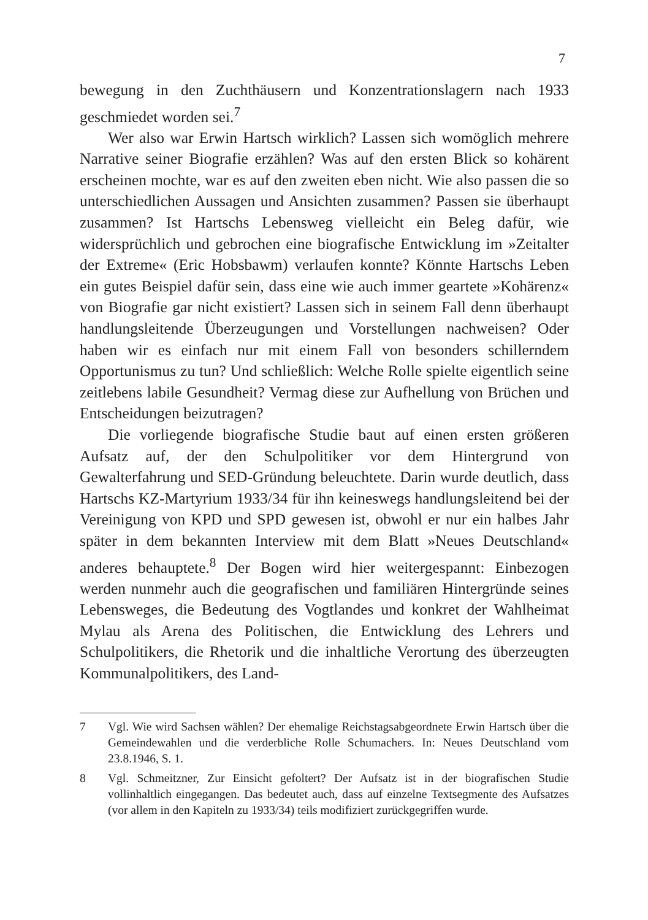7
bewegung in den Zuchthäusern und Konzentrationslagern nach 1933 geschmiedet worden sei.<sup>7</sup>
Wer also war Erwin Hartsch wirklich? Lassen sich womöglich mehrere Narrative seiner Biografie erzählen? Was auf den ersten Blick so kohärent erscheinen mochte, war es auf den zweiten eben nicht. Wie also passen die so unterschiedlichen Aussagen und Ansichten zusammen? Passen sie überhaupt zusammen? Ist Hartschs Lebensweg vielleicht ein Beleg dafür, wie widersprüchlich und gebrochen eine biografische Entwicklung im »Zeitalter der Extreme« (Eric Hobsbawm) verlaufen konnte? Könnte Hartschs Leben ein gutes Beispiel dafür sein, dass eine wie auch immer geartete »Kohärenz« von Biografie gar nicht existiert? Lassen sich in seinem Fall denn überhaupt handlungsleitende Überzeugungen und Vorstellungen nachweisen? Oder haben wir es einfach nur mit einem Fall von besonders schillerndem Opportunismus zu tun? Und schließlich: Welche Rolle spielte eigentlich seine zeitlebens labile Gesundheit? Vermag diese zur Aufhellung von Brüchen und Entscheidungen beizutragen?
Die vorliegende biografische Studie baut auf einen ersten größeren Aufsatz auf, der den Schulpolitiker vor dem Hintergrund von Gewalterfahrung und SED-Gründung beleuchtete. Darin wurde deutlich, dass Hartschs KZ-Martyrium 1933/34 für ihn keineswegs handlungsleitend bei der Vereinigung von KPD und SPD gewesen ist, obwohl er nur ein halbes Jahr später in dem bekannten Interview mit dem Blatt »Neues Deutschland« anderes behauptete.<sup>8</sup> Der Bogen wird hier weitergespannt: Einbezogen werden nunmehr auch die geografischen und familiären Hintergründe seines Lebensweges, die Bedeutung des Vogtlandes und konkret der Wahlheimat Mylau als Arena des Politischen, die Entwicklung des Lehrers und Schulpolitikers, die Rhetorik und die inhaltliche Verortung des überzeugten Kommunalpolitikers, des Land-
7 Vgl. Wie wird Sachsen wählen? Der ehemalige Reichstagsabgeordnete Erwin Hartsch über die Gemeindewahlen und die verderbliche Rolle Schumachers. In: Neues Deutschland vom 23.8.1946, S. 1.
8 Vgl. Schmeitzner, Zur Einsicht gefoltert? Der Aufsatz ist in der biografischen Studie vollinhaltlich eingegangen. Das bedeutet auch, dass auf einzelne Textsegmente des Aufsatzes (vor allem in den Kapiteln zu 1933/34) teils modifiziert zurückgegriffen wurde.